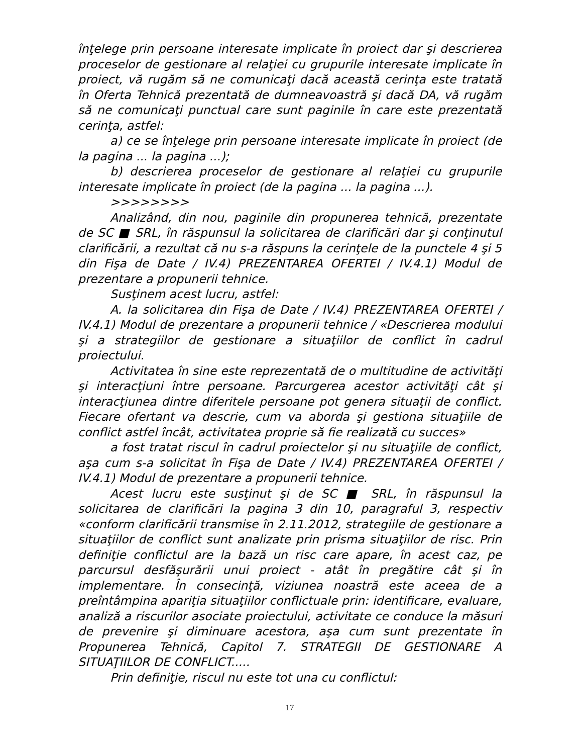înţelege prin persoane interesate implicate în proiect dar şi descrierea proceselor de gestionare al relaţiei cu grupurile interesate implicate în proiect, vă rugăm să ne comunicaţi dacă această cerinţa este tratată în Oferta Tehnică prezentată de dumneavoastră şi dacă DA, vă rugăm să ne comunicaţi punctual care sunt paginile în care este prezentată cerinţa, astfel:
a) ce se înţelege prin persoane interesate implicate în proiect (de la pagina ... la pagina ...);
b) descrierea proceselor de gestionare al relaţiei cu grupurile interesate implicate în proiect (de la pagina ... la pagina ...).
>>>>>>>>
Analizând, din nou, paginile din propunerea tehnică, prezentate de SC ■ SRL, în răspunsul la solicitarea de clarificări dar şi conţinutul clarificării, a rezultat că nu s-a răspuns la cerinţele de la punctele 4 şi 5 din Fişa de Date / IV.4) PREZENTAREA OFERTEI / IV.4.1) Modul de prezentare a propunerii tehnice.
Susţinem acest lucru, astfel:
A. la solicitarea din Fişa de Date / IV.4) PREZENTAREA OFERTEI / IV.4.1) Modul de prezentare a propunerii tehnice / «Descrierea modului şi a strategiilor de gestionare a situaţiilor de conflict în cadrul proiectului.
Activitatea în sine este reprezentată de o multitudine de activităţi şi interacţiuni între persoane. Parcurgerea acestor activităţi cât şi interacţiunea dintre diferitele persoane pot genera situaţii de conflict. Fiecare ofertant va descrie, cum va aborda şi gestiona situaţiile de conflict astfel încât, activitatea proprie să fie realizată cu succes»
a fost tratat riscul în cadrul proiectelor şi nu situaţiile de conflict, aşa cum s-a solicitat în Fişa de Date / IV.4) PREZENTAREA OFERTEI / IV.4.1) Modul de prezentare a propunerii tehnice.
Acest lucru este susţinut şi de SC ■ SRL, în răspunsul la solicitarea de clarificări la pagina 3 din 10, paragraful 3, respectiv «conform clarificării transmise în 2.11.2012, strategiile de gestionare a situaţiilor de conflict sunt analizate prin prisma situaţiilor de risc. Prin definiţie conflictul are la bază un risc care apare, în acest caz, pe parcursul desfăşurării unui proiect - atât în pregătire cât şi în implementare. În consecinţă, viziunea noastră este aceea de a preîntâmpina apariţia situaţiilor conflictuale prin: identificare, evaluare, analiză a riscurilor asociate proiectului, activitate ce conduce la măsuri de prevenire şi diminuare acestora, aşa cum sunt prezentate în Propunerea Tehnică, Capitol 7. STRATEGII DE GESTIONARE A SITUAŢIILOR DE CONFLICT.....
Prin definiţie, riscul nu este tot una cu conflictul:
17